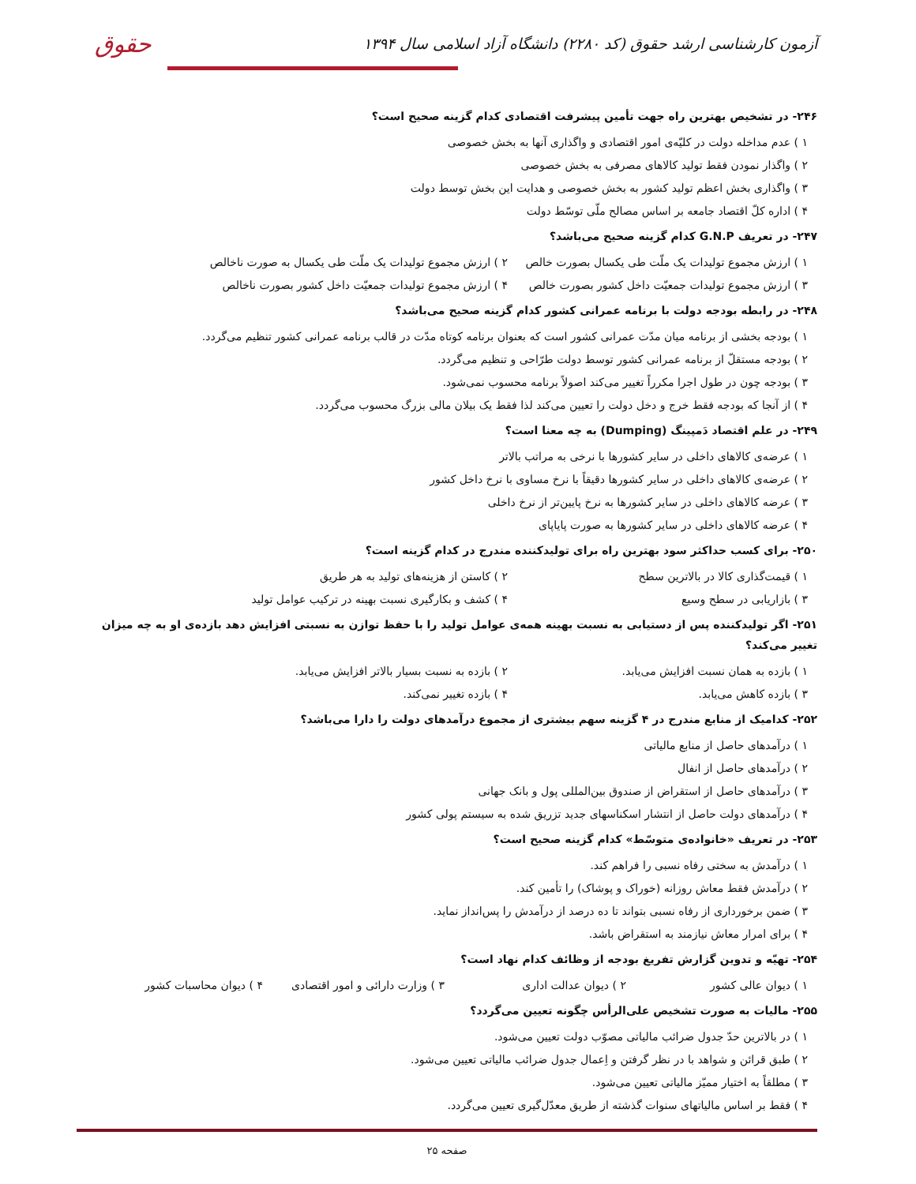آزمون کارشناسی ارشد حقوق (کد ۲۲۸۰) دانشگاه آزاد اسلامی سال ۱۳۹۴
حقوق
۲۴۶- در تشخیص بهترین راه جهت تأمین پیشرفت اقتصادی کدام گزینه صحیح است؟
۱ ) عدم مداخله دولت در کلیّه‌ی امور اقتصادی و واگذاری آنها به بخش خصوصی
۲ ) واگذار نمودن فقط تولید کالاهای مصرفی به بخش خصوصی
۳ ) واگذاری بخش اعظم تولید کشور به بخش خصوصی و هدایت این بخش توسط دولت
۴ ) اداره کلّ اقتصاد جامعه بر اساس مصالح ملّی توسّط دولت
۲۴۷- در تعریف G.N.P کدام گزینه صحیح می‌باشد؟
۱ ) ارزش مجموع تولیدات یک ملّت طی یکسال بصورت خالص ۲ ) ارزش مجموع تولیدات یک ملّت طی یکسال به صورت ناخالص
۳ ) ارزش مجموع تولیدات جمعیّت داخل کشور بصورت خالص ۴ ) ارزش مجموع تولیدات جمعیّت داخل کشور بصورت ناخالص
۲۴۸- در رابطه بودجه دولت با برنامه عمرانی کشور کدام گزینه صحیح می‌باشد؟
۱ ) بودجه بخشی از برنامه میان مدّت عمرانی کشور است که بعنوان برنامه کوتاه مدّت در قالب برنامه عمرانی کشور تنظیم می‌گردد.
۲ ) بودجه مستقلّ از برنامه عمرانی کشور توسط دولت طرّاحی و تنظیم می‌گردد.
۳ ) بودجه چون در طول اجرا مکرراً تغییر می‌کند اصولاً برنامه محسوب نمی‌شود.
۴ ) از آنجا که بودجه فقط خرج و دخل دولت را تعیین می‌کند لذا فقط یک بیلان مالی بزرگ محسوب می‌گردد.
۲۴۹- در علم اقتصاد دَمپینگ (Dumping) به چه معنا است؟
۱ ) عرضه‌ی کالاهای داخلی در سایر کشورها با نرخی به مراتب بالاتر
۲ ) عرضه‌ی کالاهای داخلی در سایر کشورها دقیقاً با نرخ مساوی با نرخ داخل کشور
۳ ) عرضه کالاهای داخلی در سایر کشورها به نرخ پایین‌تر از نرخ داخلی
۴ ) عرضه کالاهای داخلی در سایر کشورها به صورت پایاپای
۲۵۰- برای کسب حداکثر سود بهترین راه برای تولیدکننده مندرج در کدام گزینه است؟
۱ ) قیمت‌گذاری کالا در بالاترین سطح ۲ ) کاستن از هزینه‌های تولید به هر طریق
۳ ) بازاریابی در سطح وسیع ۴ ) کشف و بکارگیری نسبت بهینه در ترکیب عوامل تولید
۲۵۱- اگر تولیدکننده پس از دستیابی به نسبت بهینه همه‌ی عوامل تولید را با حفظ توازن به نسبتی افزایش دهد بازده‌ی او به چه میزان تغییر می‌کند؟
۱ ) بازده به همان نسبت افزایش می‌یابد. ۲ ) بازده به نسبت بسیار بالاتر افزایش می‌یابد.
۳ ) بازده کاهش می‌یابد. ۴ ) بازده تغییر نمی‌کند.
۲۵۲- کدامیک از منابع مندرج در ۴ گزینه سهم بیشتری از مجموع درآمدهای دولت را دارا می‌باشد؟
۱ ) درآمدهای حاصل از منابع مالیاتی
۲ ) درآمدهای حاصل از انفال
۳ ) درآمدهای حاصل از استقراض از صندوق بین‌المللی پول و بانک جهانی
۴ ) درآمدهای دولت حاصل از انتشار اسکناسهای جدید تزریق شده به سیستم پولی کشور
۲۵۳- در تعریف «خانواده‌ی متوسّط» کدام گزینه صحیح است؟
۱ ) درآمدش به سختی رفاه نسبی را فراهم کند.
۲ ) درآمدش فقط معاش روزانه (خوراک و پوشاک) را تأمین کند.
۳ ) ضمن برخورداری از رفاه نسبی بتواند تا ده درصد از درآمدش را پس‌انداز نماید.
۴ ) برای امرار معاش نیازمند به استقراض باشد.
۲۵۴- تهیّه و تدوین گزارش تفریغ بودجه از وظائف کدام نهاد است؟
۱ ) دیوان عالی کشور ۲ ) دیوان عدالت اداری ۳ ) وزارت دارائی و امور اقتصادی ۴ ) دیوان محاسبات کشور
۲۵۵- مالیات به صورت تشخیص علی‌الرأس چگونه تعیین می‌گردد؟
۱ ) در بالاترین حدّ جدول ضرائب مالیاتی مصوّب دولت تعیین می‌شود.
۲ ) طبق قرائن و شواهد با در نظر گرفتن و اِعمال جدول ضرائب مالیاتی تعیین می‌شود.
۳ ) مطلقاً به اختیار ممیّز مالیاتی تعیین می‌شود.
۴ ) فقط بر اساس مالیاتهای سنوات گذشته از طریق معدّل‌گیری تعیین می‌گردد.
صفحه ۲۵